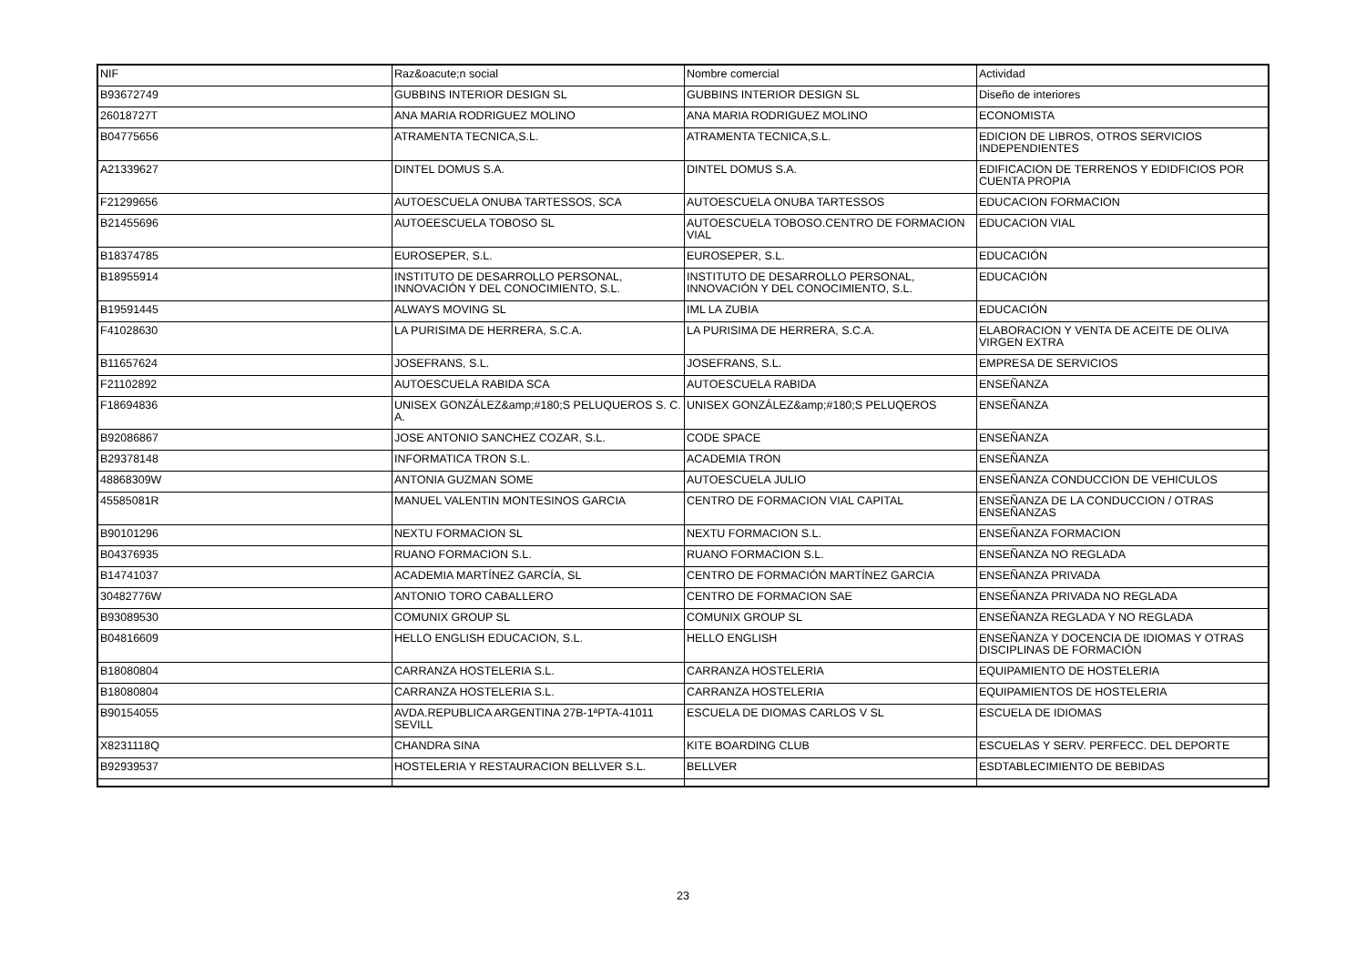| NIF | Raz&oacute;n social | Nombre comercial | Actividad |
| --- | --- | --- | --- |
| B93672749 | GUBBINS INTERIOR DESIGN SL | GUBBINS INTERIOR DESIGN SL | Diseño de interiores |
| 26018727T | ANA MARIA RODRIGUEZ MOLINO | ANA MARIA RODRIGUEZ MOLINO | ECONOMISTA |
| B04775656 | ATRAMENTA TECNICA,S.L. | ATRAMENTA TECNICA,S.L. | EDICION DE LIBROS, OTROS SERVICIOS INDEPENDIENTES |
| A21339627 | DINTEL DOMUS S.A. | DINTEL DOMUS S.A. | EDIFICACION DE TERRENOS Y EDIDFICIOS POR CUENTA PROPIA |
| F21299656 | AUTOESCUELA ONUBA TARTESSOS, SCA | AUTOESCUELA ONUBA TARTESSOS | EDUCACION FORMACION |
| B21455696 | AUTOEESCUELA TOBOSO SL | AUTOESCUELA TOBOSO.CENTRO DE FORMACION VIAL | EDUCACION VIAL |
| B18374785 | EUROSEPER, S.L. | EUROSEPER, S.L. | EDUCACIÓN |
| B18955914 | INSTITUTO DE DESARROLLO PERSONAL, INNOVACIÓN Y DEL CONOCIMIENTO, S.L. | INSTITUTO DE DESARROLLO PERSONAL, INNOVACIÓN Y DEL CONOCIMIENTO, S.L. | EDUCACIÓN |
| B19591445 | ALWAYS MOVING SL | IML LA ZUBIA | EDUCACIÓN |
| F41028630 | LA PURISIMA DE HERRERA, S.C.A. | LA PURISIMA DE HERRERA, S.C.A. | ELABORACION Y VENTA DE ACEITE DE OLIVA VIRGEN EXTRA |
| B11657624 | JOSEFRANS, S.L. | JOSEFRANS, S.L. | EMPRESA DE SERVICIOS |
| F21102892 | AUTOESCUELA RABIDA SCA | AUTOESCUELA RABIDA | ENSEÑANZA |
| F18694836 | UNISEX GONZÁLEZ&amp;#180;S PELUQUEROS S. C. A. | UNISEX GONZÁLEZ&amp;#180;S PELUQEROS | ENSEÑANZA |
| B92086867 | JOSE ANTONIO SANCHEZ COZAR, S.L. | CODE SPACE | ENSEÑANZA |
| B29378148 | INFORMATICA TRON S.L. | ACADEMIA TRON | ENSEÑANZA |
| 48868309W | ANTONIA GUZMAN SOME | AUTOESCUELA JULIO | ENSEÑANZA CONDUCCION DE VEHICULOS |
| 45585081R | MANUEL VALENTIN MONTESINOS GARCIA | CENTRO DE FORMACION VIAL CAPITAL | ENSEÑANZA DE LA CONDUCCION / OTRAS ENSEÑANZAS |
| B90101296 | NEXTU FORMACION SL | NEXTU FORMACION S.L. | ENSEÑANZA FORMACION |
| B04376935 | RUANO FORMACION S.L. | RUANO FORMACION S.L. | ENSEÑANZA NO REGLADA |
| B14741037 | ACADEMIA MARTÍNEZ GARCÍA, SL | CENTRO DE FORMACIÓN MARTÍNEZ GARCIA | ENSEÑANZA PRIVADA |
| 30482776W | ANTONIO TORO CABALLERO | CENTRO DE FORMACION SAE | ENSEÑANZA PRIVADA NO REGLADA |
| B93089530 | COMUNIX GROUP SL | COMUNIX GROUP SL | ENSEÑANZA REGLADA Y NO REGLADA |
| B04816609 | HELLO ENGLISH EDUCACION, S.L. | HELLO ENGLISH | ENSEÑANZA Y DOCENCIA DE IDIOMAS Y OTRAS DISCIPLINAS DE FORMACIÓN |
| B18080804 | CARRANZA HOSTELERIA S.L. | CARRANZA HOSTELERIA | EQUIPAMIENTO DE HOSTELERIA |
| B18080804 | CARRANZA HOSTELERIA S.L. | CARRANZA HOSTELERIA | EQUIPAMIENTOS DE HOSTELERIA |
| B90154055 | AVDA.REPUBLICA ARGENTINA 27B-1ªPTA-41011 SEVILL | ESCUELA DE DIOMAS CARLOS V SL | ESCUELA DE IDIOMAS |
| X8231118Q | CHANDRA SINA | KITE BOARDING CLUB | ESCUELAS Y SERV. PERFECC. DEL DEPORTE |
| B92939537 | HOSTELERIA Y RESTAURACION BELLVER S.L. | BELLVER | ESDTABLECIMIENTO DE BEBIDAS |
23